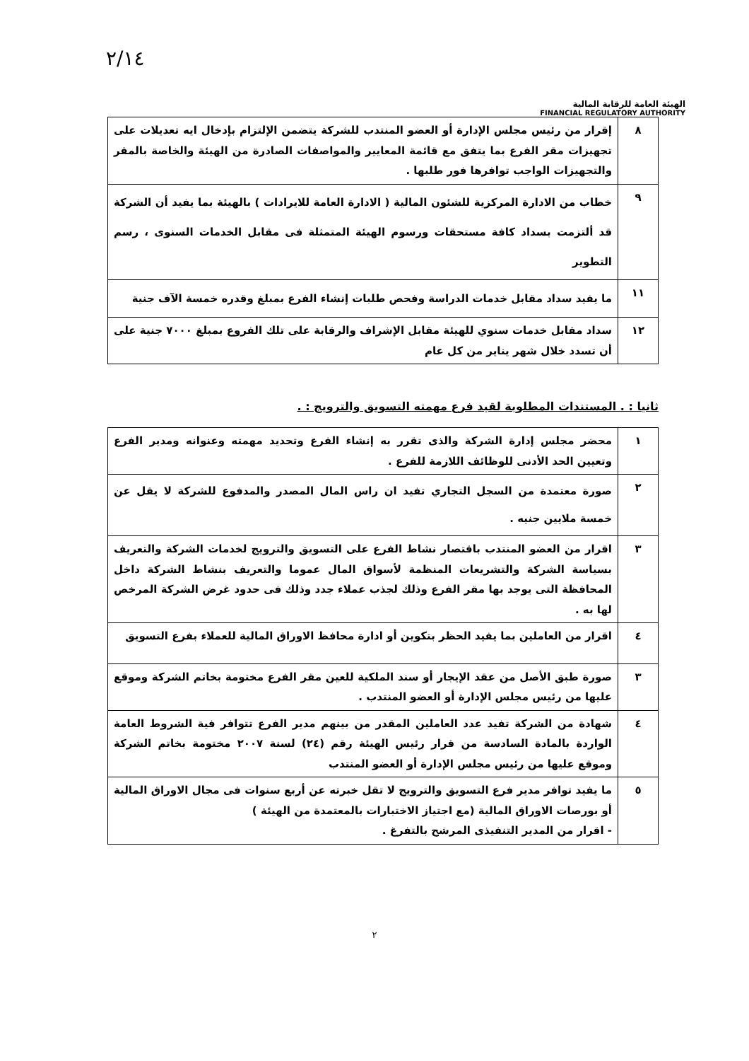٢/١٤
الهيئة العامة للرقابة المالية
FINANCIAL REGULATORY AUTHORITY
| ٨ | إقرار من رئيس مجلس الإدارة أو العضو المنتدب للشركة يتضمن الإلتزام بإدخال ايه تعديلات على تجهيزات مقر الفرع بما يتفق مع قائمة المعايير والمواصفات الصادرة من الهيئة والخاصة بالمقر والتجهيزات الواجب توافرها فور طلبها . |
| ٩ | خطاب من الادارة المركزية للشئون المالية ( الادارة العامة للايرادات ) بالهيئة بما يفيد أن الشركة قد ألتزمت بسداد كافة مستحقات ورسوم الهيئة المتمثلة فى مقابل الخدمات السنوى ، رسم التطوير |
| ١١ | ما يفيد سداد مقابل خدمات الدراسة وفحص طلبات إنشاء الفرع بمبلغ وقدره خمسة الآف جنية |
| ١٢ | سداد مقابل خدمات سنوي للهيئة مقابل الإشراف والرقابة على تلك الفروع بمبلغ ٧٠٠٠ جنية على أن تسدد خلال شهر يناير من كل عام |
ثانيا : . المستندات المطلوبة لقيد فرع مهمته التسويق والترويج : .
| ١ | محضر مجلس إدارة الشركة والذى تقرر به إنشاء الفرع وتحديد مهمته وعنوانه ومدير الفرع وتعيين الحد الأدنى للوظائف اللازمة للفرع . |
| ٢ | صورة معتمدة من السجل التجاري تفيد ان راس المال المصدر والمدفوع للشركة لا يقل عن خمسة ملايين جنيه . |
| ٣ | اقرار من العضو المنتدب باقتصار نشاط الفرع على التسويق والترويج لخدمات الشركة والتعريف بسياسة الشركة والتشريعات المنظمة لأسواق المال عموما والتعريف بنشاط الشركة داخل المحافظة التى يوجد بها مقر الفرع وذلك لجذب عملاء جدد وذلك فى حدود غرض الشركة المرخص لها به . |
| ٤ | اقرار من العاملين بما يفيد الحظر بتكوين أو ادارة محافظ الاوراق المالية للعملاء بفرع التسويق |
| ٣ | صورة طبق الأصل من عقد الإيجار أو سند الملكية للعين مقر الفرع مختومة بخاتم الشركة وموقع عليها من رئيس مجلس الإدارة أو العضو المنتدب . |
| ٤ | شهادة من الشركة تفيد عدد العاملين المقدر من بينهم مدير الفرع تتوافر فية الشروط العامة الواردة بالمادة السادسة من قرار رئيس الهيئة رقم (٢٤) لسنة ٢٠٠٧ مختومة بخاتم الشركة وموقع عليها من رئيس مجلس الإدارة أو العضو المنتدب |
| ٥ | ما يفيد توافر مدير فرع التسويق والترويج لا تقل خبرته عن أربع سنوات فى مجال الاوراق المالية أو بورصات الاوراق المالية (مع اجتياز الاختبارات بالمعتمدة من الهيئة ) - اقرار من المدير التنفيذى المرشح بالتفرغ . |
٢